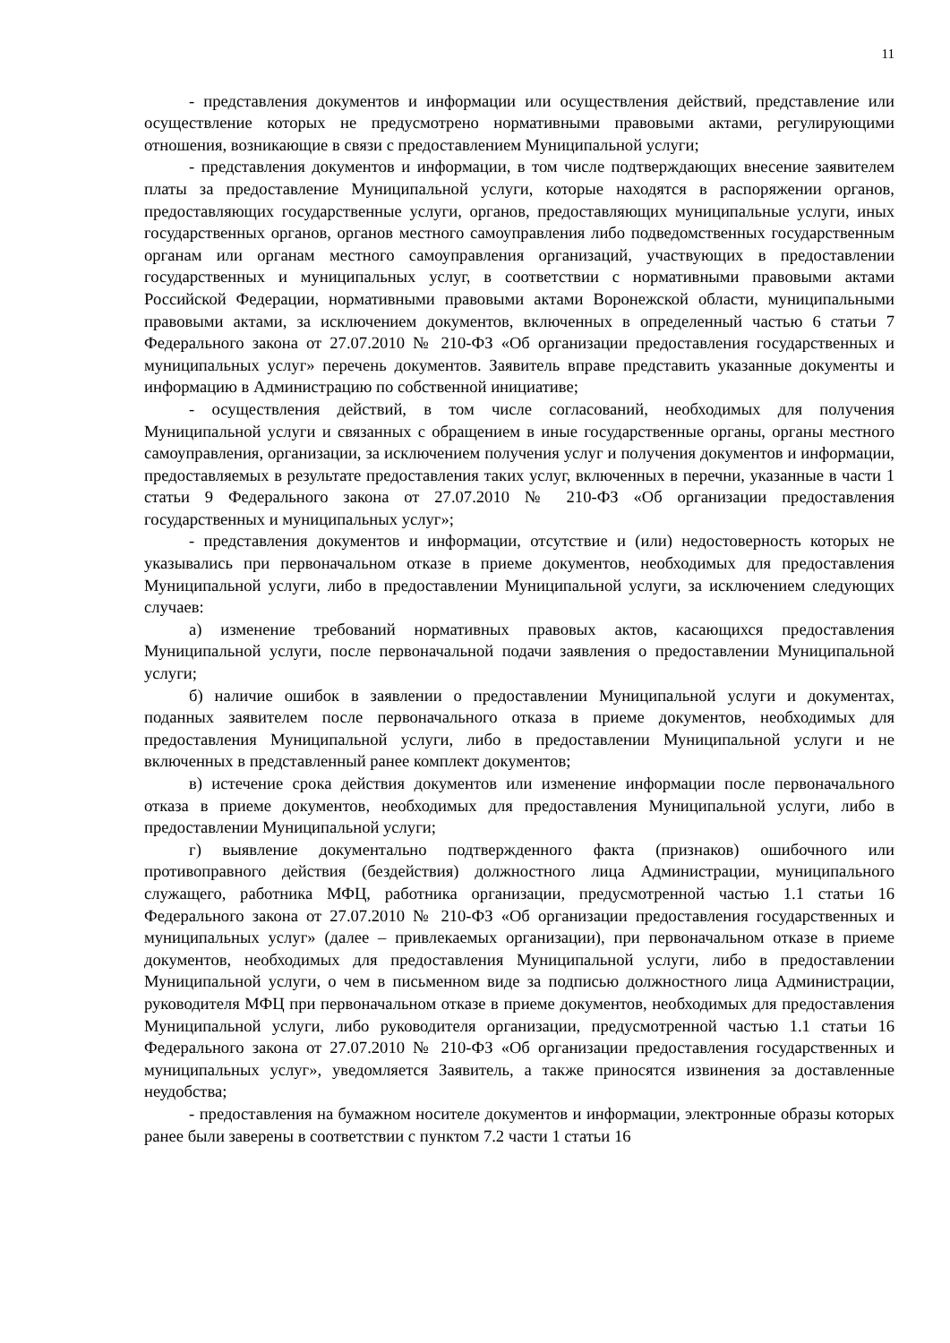11
- представления документов и информации или осуществления действий, представление или осуществление которых не предусмотрено нормативными правовыми актами, регулирующими отношения, возникающие в связи с предоставлением Муниципальной услуги;
- представления документов и информации, в том числе подтверждающих внесение заявителем платы за предоставление Муниципальной услуги, которые находятся в распоряжении органов, предоставляющих государственные услуги, органов, предоставляющих муниципальные услуги, иных государственных органов, органов местного самоуправления либо подведомственных государственным органам или органам местного самоуправления организаций, участвующих в предоставлении государственных и муниципальных услуг, в соответствии с нормативными правовыми актами Российской Федерации, нормативными правовыми актами Воронежской области, муниципальными правовыми актами, за исключением документов, включенных в определенный частью 6 статьи 7 Федерального закона от 27.07.2010 № 210-ФЗ «Об организации предоставления государственных и муниципальных услуг» перечень документов. Заявитель вправе представить указанные документы и информацию в Администрацию по собственной инициативе;
- осуществления действий, в том числе согласований, необходимых для получения Муниципальной услуги и связанных с обращением в иные государственные органы, органы местного самоуправления, организации, за исключением получения услуг и получения документов и информации, предоставляемых в результате предоставления таких услуг, включенных в перечни, указанные в части 1 статьи 9 Федерального закона от 27.07.2010 № 210-ФЗ «Об организации предоставления государственных и муниципальных услуг»;
- представления документов и информации, отсутствие и (или) недостоверность которых не указывались при первоначальном отказе в приеме документов, необходимых для предоставления Муниципальной услуги, либо в предоставлении Муниципальной услуги, за исключением следующих случаев:
а) изменение требований нормативных правовых актов, касающихся предоставления Муниципальной услуги, после первоначальной подачи заявления о предоставлении Муниципальной услуги;
б) наличие ошибок в заявлении о предоставлении Муниципальной услуги и документах, поданных заявителем после первоначального отказа в приеме документов, необходимых для предоставления Муниципальной услуги, либо в предоставлении Муниципальной услуги и не включенных в представленный ранее комплект документов;
в) истечение срока действия документов или изменение информации после первоначального отказа в приеме документов, необходимых для предоставления Муниципальной услуги, либо в предоставлении Муниципальной услуги;
г) выявление документально подтвержденного факта (признаков) ошибочного или противоправного действия (бездействия) должностного лица Администрации, муниципального служащего, работника МФЦ, работника организации, предусмотренной частью 1.1 статьи 16 Федерального закона от 27.07.2010 № 210-ФЗ «Об организации предоставления государственных и муниципальных услуг» (далее – привлекаемых организации), при первоначальном отказе в приеме документов, необходимых для предоставления Муниципальной услуги, либо в предоставлении Муниципальной услуги, о чем в письменном виде за подписью должностного лица Администрации, руководителя МФЦ при первоначальном отказе в приеме документов, необходимых для предоставления Муниципальной услуги, либо руководителя организации, предусмотренной частью 1.1 статьи 16 Федерального закона от 27.07.2010 № 210-ФЗ «Об организации предоставления государственных и муниципальных услуг», уведомляется Заявитель, а также приносятся извинения за доставленные неудобства;
- предоставления на бумажном носителе документов и информации, электронные образы которых ранее были заверены в соответствии с пунктом 7.2 части 1 статьи 16